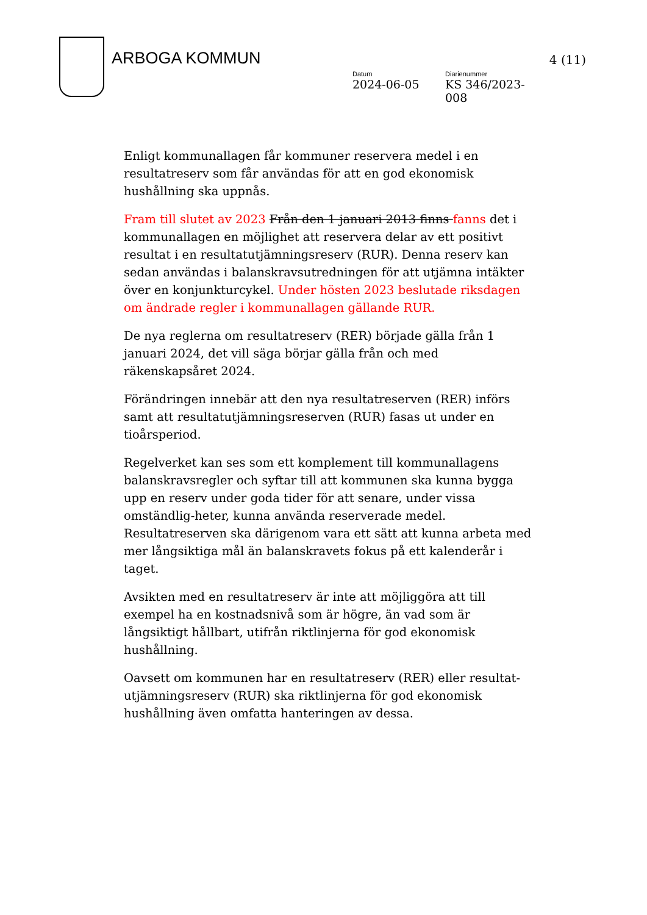ARBOGA KOMMUN
Datum
2024-06-05
Diarienummer
KS 346/2023-008
4 (11)
Enligt kommunallagen får kommuner reservera medel i en resultatreserv som får användas för att en god ekonomisk hushållning ska uppnås.
Fram till slutet av 2023 Från den 1 januari 2013 finns fanns det i kommunallagen en möjlighet att reservera delar av ett positivt resultat i en resultatutjämningsreserv (RUR). Denna reserv kan sedan användas i balanskravsutredningen för att utjämna intäkter över en konjunkturcykel. Under hösten 2023 beslutade riksdagen om ändrade regler i kommunallagen gällande RUR.
De nya reglerna om resultatreserv (RER) började gälla från 1 januari 2024, det vill säga börjar gälla från och med räkenskapsåret 2024.
Förändringen innebär att den nya resultatreserven (RER) införs samt att resultatutjämningsreserven (RUR) fasas ut under en tioårsperiod.
Regelverket kan ses som ett komplement till kommunallagens balanskravsregler och syftar till att kommunen ska kunna bygga upp en reserv under goda tider för att senare, under vissa omständlig-heter, kunna använda reserverade medel. Resultatreserven ska därigenom vara ett sätt att kunna arbeta med mer långsiktiga mål än balanskravets fokus på ett kalenderår i taget.
Avsikten med en resultatreserv är inte att möjliggöra att till exempel ha en kostnadsnivå som är högre, än vad som är långsiktigt hållbart, utifrån riktlinjerna för god ekonomisk hushållning.
Oavsett om kommunen har en resultatreserv (RER) eller resultat-utjämningsreserv (RUR) ska riktlinjerna för god ekonomisk hushållning även omfatta hanteringen av dessa.